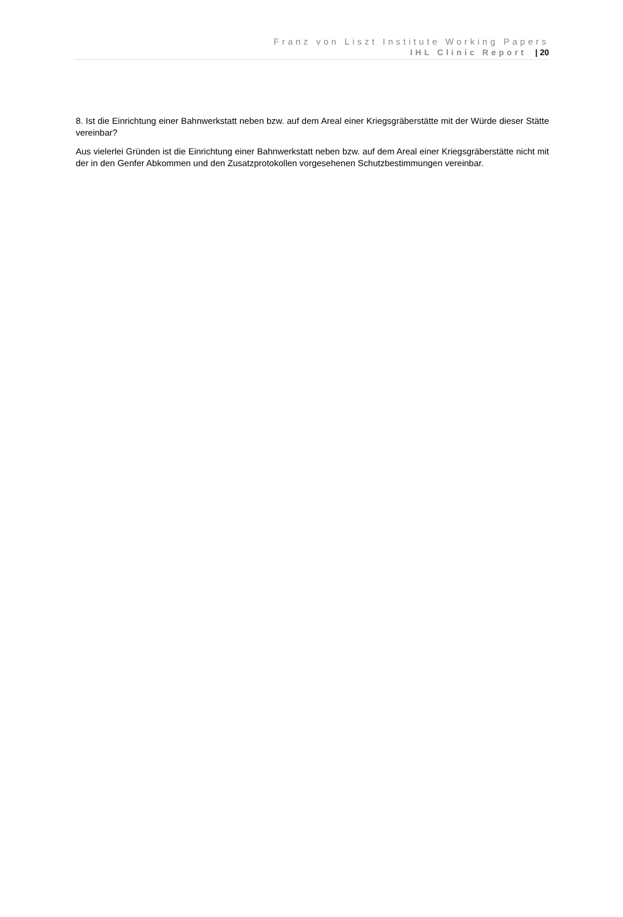Franz von Liszt Institute Working Papers
IHL Clinic Report | 20
8. Ist die Einrichtung einer Bahnwerkstatt neben bzw. auf dem Areal einer Kriegsgräberstätte mit der Würde dieser Stätte vereinbar?
Aus vielerlei Gründen ist die Einrichtung einer Bahnwerkstatt neben bzw. auf dem Areal einer Kriegsgräberstätte nicht mit der in den Genfer Abkommen und den Zusatzprotokollen vorgesehenen Schutzbestimmungen vereinbar.